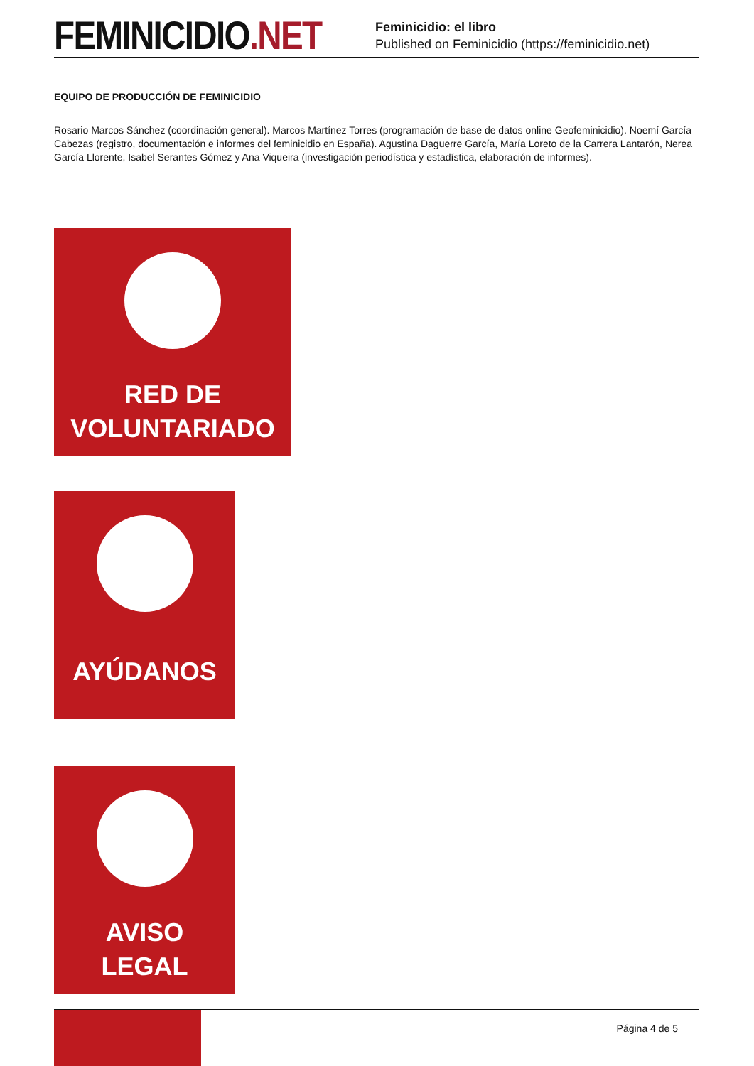FEMINICIDIO.NET
Feminicidio: el libro
Published on Feminicidio (https://feminicidio.net)
EQUIPO DE PRODUCCIÓN DE FEMINICIDIO
Rosario Marcos Sánchez (coordinación general). Marcos Martínez Torres (programación de base de datos online Geofeminicidio). Noemí García Cabezas (registro, documentación e informes del feminicidio en España). Agustina Daguerre García, María Loreto de la Carrera Lantarón, Nerea García Llorente, Isabel Serantes Gómez y Ana Viqueira (investigación periodística y estadística, elaboración de informes).
RED DE
VOLUNTARIADO
AYÚDANOS
AVISO
LEGAL
Página 4 de 5